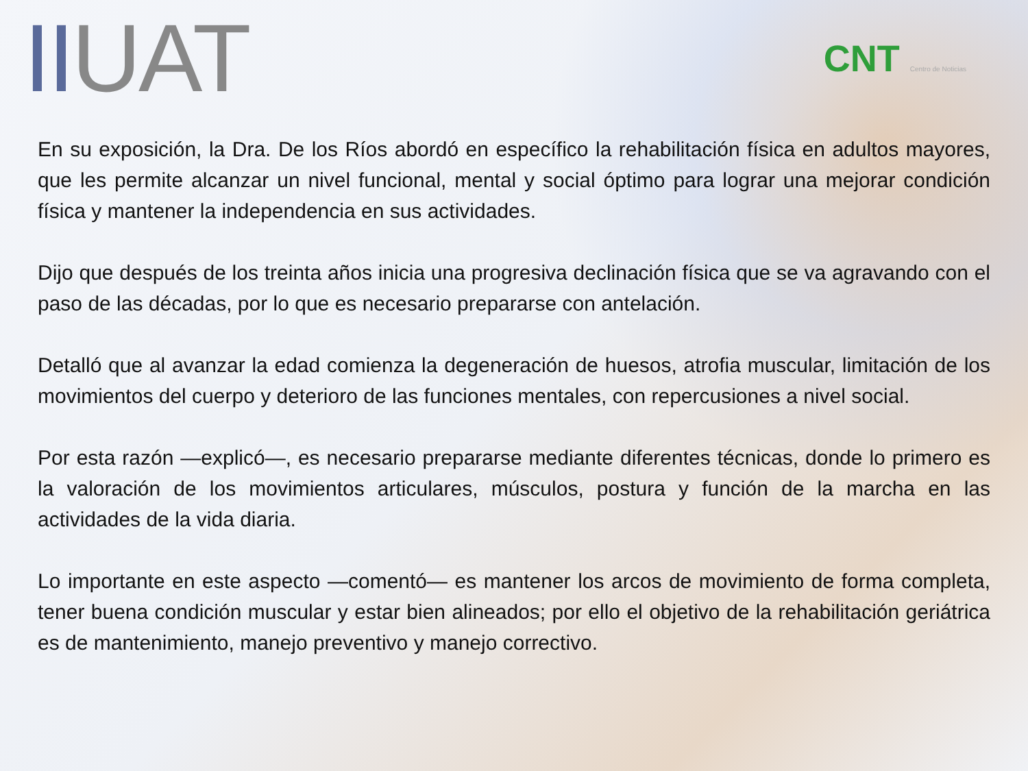IIUAT
CNT Centro de Noticias
En su exposición, la Dra. De los Ríos abordó en específico la rehabilitación física en adultos mayores, que les permite alcanzar un nivel funcional, mental y social óptimo para lograr una mejorar condición física y mantener la independencia en sus actividades.
Dijo que después de los treinta años inicia una progresiva declinación física que se va agravando con el paso de las décadas, por lo que es necesario prepararse con antelación.
Detalló que al avanzar la edad comienza la degeneración de huesos, atrofia muscular, limitación de los movimientos del cuerpo y deterioro de las funciones mentales, con repercusiones a nivel social.
Por esta razón —explicó—, es necesario prepararse mediante diferentes técnicas, donde lo primero es la valoración de los movimientos articulares, músculos, postura y función de la marcha en las actividades de la vida diaria.
Lo importante en este aspecto —comentó— es mantener los arcos de movimiento de forma completa, tener buena condición muscular y estar bien alineados; por ello el objetivo de la rehabilitación geriátrica es de mantenimiento, manejo preventivo y manejo correctivo.